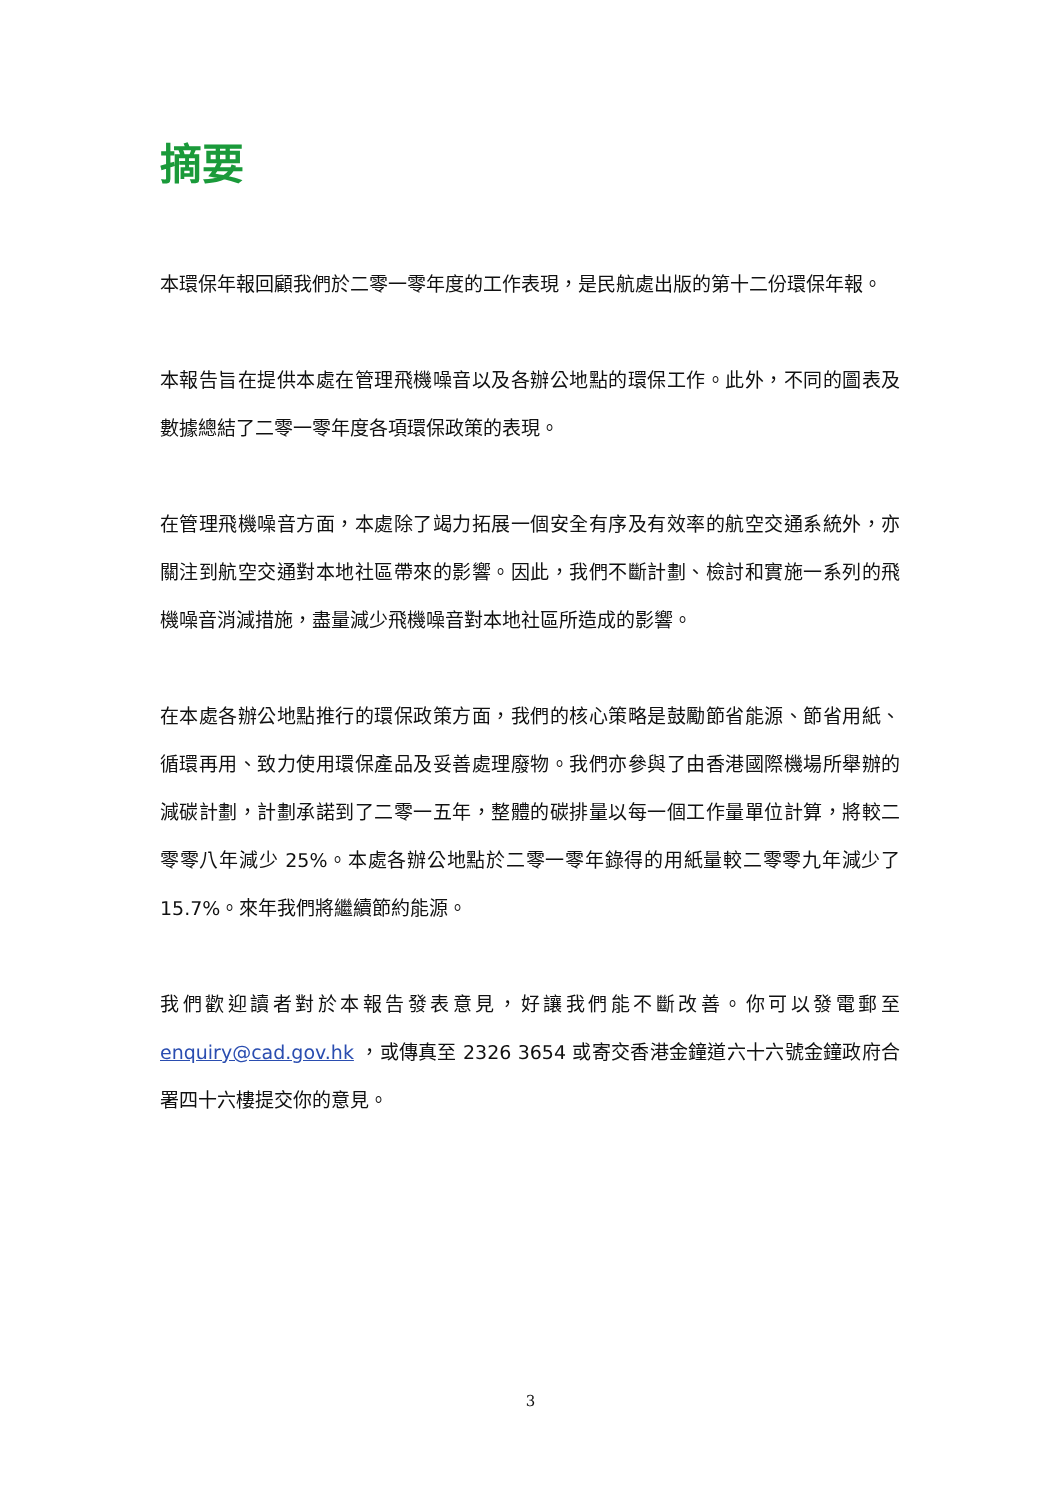摘要
本環保年報回顧我們於二零一零年度的工作表現，是民航處出版的第十二份環保年報。
本報告旨在提供本處在管理飛機噪音以及各辦公地點的環保工作。此外，不同的圖表及數據總結了二零一零年度各項環保政策的表現。
在管理飛機噪音方面，本處除了竭力拓展一個安全有序及有效率的航空交通系統外，亦關注到航空交通對本地社區帶來的影響。因此，我們不斷計劃、檢討和實施一系列的飛機噪音消減措施，盡量減少飛機噪音對本地社區所造成的影響。
在本處各辦公地點推行的環保政策方面，我們的核心策略是鼓勵節省能源、節省用紙、循環再用、致力使用環保產品及妥善處理廢物。我們亦參與了由香港國際機場所舉辦的減碳計劃，計劃承諾到了二零一五年，整體的碳排量以每一個工作量單位計算，將較二零零八年減少 25%。本處各辦公地點於二零一零年錄得的用紙量較二零零九年減少了 15.7%。來年我們將繼續節約能源。
我們歡迎讀者對於本報告發表意見，好讓我們能不斷改善。你可以發電郵至 enquiry@cad.gov.hk ，或傳真至 2326 3654 或寄交香港金鐘道六十六號金鐘政府合署四十六樓提交你的意見。
3